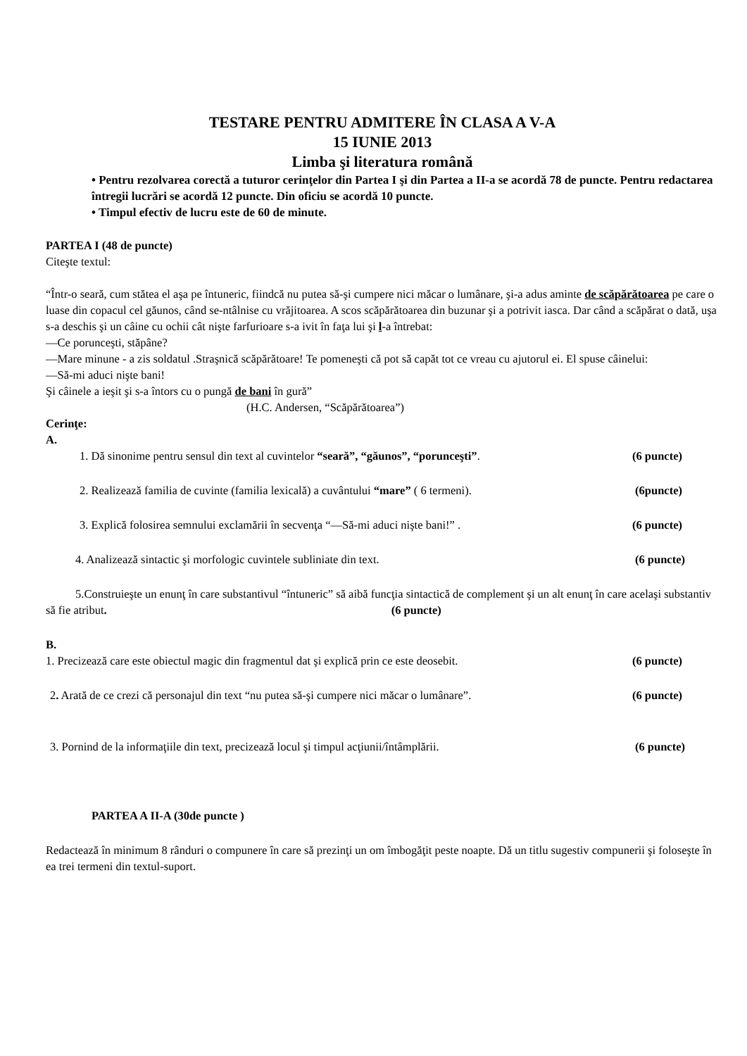TESTARE PENTRU ADMITERE ÎN CLASA A V-A
15 IUNIE 2013
Limba şi literatura română
• Pentru rezolvarea corectă a tuturor cerinţelor din Partea I şi din Partea a II-a se acordă 78 de puncte. Pentru redactarea întregii lucrări se acordă 12 puncte. Din oficiu se acordă 10 puncte.
• Timpul efectiv de lucru este de 60 de minute.
PARTEA I (48 de puncte)
Citeşte textul:
“Într-o seară, cum stătea el aşa pe întuneric, fiindcă nu putea să-şi cumpere nici măcar o lumânare, şi-a adus aminte de scăpărătoarea pe care o luase din copacul cel găunos, când se-ntâlnise cu vrăjitoarea. A scos scăpărătoarea din buzunar şi a potrivit iasca. Dar când a scăpărat o dată, uşa s-a deschis şi un câine cu ochii cât nişte farfurioare s-a ivit în faţa lui şi l-a întrebat:
—Ce porunceşti, stăpâne?
—Mare minune - a zis soldatul .Straşnică scăpărătoare! Te pomeneşti că pot să capăt tot ce vreau cu ajutorul ei. El spuse câinelui:
—Să-mi aduci nişte bani!
Şi câinele a ieşit şi s-a întors cu o pungă de bani în gură”
(H.C. Andersen, “Scăpărătoarea”)
Cerinţe:
A.
1. Dă sinonime pentru sensul din text al cuvintelor “seară”, “găunos”, “porunceşti”. (6 puncte)
2. Realizează familia de cuvinte (familia lexicală) a cuvântului “mare” ( 6 termeni). (6puncte)
3. Explică folosirea semnului exclamării în secvenţa “—Să-mi aduci nişte bani!” . (6 puncte)
4. Analizează sintactic şi morfologic cuvintele subliniate din text. (6 puncte)
5.Construieşte un enunţ în care substantivul “întuneric” să aibă funcţia sintactică de complement şi un alt enunţ în care acelaşi substantiv să fie atribut. (6 puncte)
B.
1. Precizează care este obiectul magic din fragmentul dat şi explică prin ce este deosebit. (6 puncte)
2. Arată de ce crezi că personajul din text “nu putea să-şi cumpere nici măcar o lumânare”. (6 puncte)
3. Pornind de la informaţiile din text, precizează locul şi timpul acţiunii/întâmplării. (6 puncte)
PARTEA A II-A (30de puncte )
Redactează în minimum 8 rânduri o compunere în care să prezinţi un om îmbogăţit peste noapte. Dă un titlu sugestiv compunerii şi foloseşte în ea trei termeni din textul-suport.